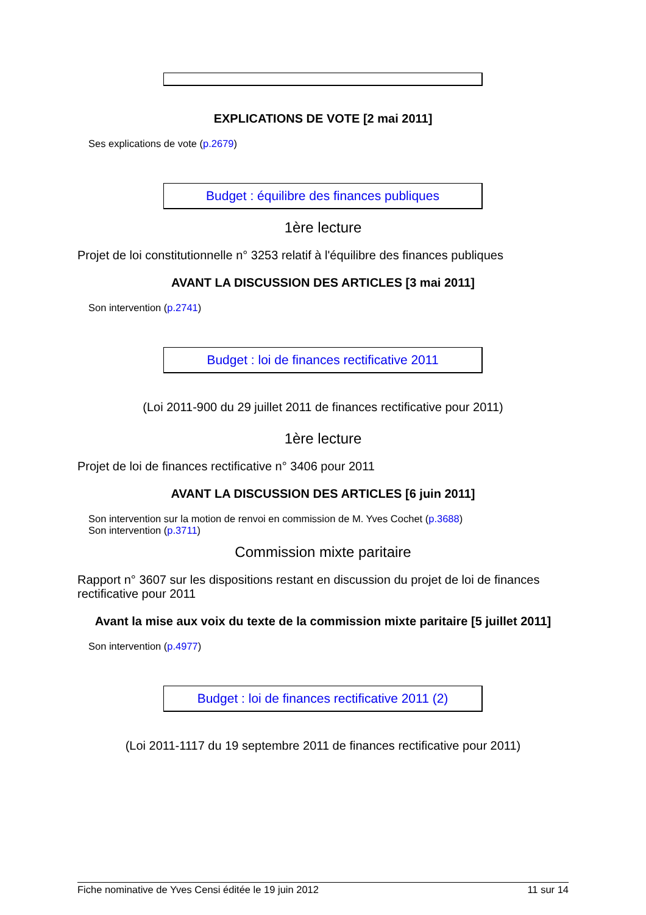EXPLICATIONS DE VOTE [2 mai 2011]
Ses explications de vote (p.2679)
Budget : équilibre des finances publiques
1ère lecture
Projet de loi constitutionnelle n° 3253 relatif à l'équilibre des finances publiques
AVANT LA DISCUSSION DES ARTICLES [3 mai 2011]
Son intervention (p.2741)
Budget : loi de finances rectificative 2011
(Loi 2011-900 du 29 juillet 2011 de finances rectificative pour 2011)
1ère lecture
Projet de loi de finances rectificative n° 3406 pour 2011
AVANT LA DISCUSSION DES ARTICLES [6 juin 2011]
Son intervention sur la motion de renvoi en commission de M. Yves Cochet (p.3688)
Son intervention (p.3711)
Commission mixte paritaire
Rapport n° 3607 sur les dispositions restant en discussion du projet de loi de finances rectificative pour 2011
Avant la mise aux voix du texte de la commission mixte paritaire [5 juillet 2011]
Son intervention (p.4977)
Budget : loi de finances rectificative 2011 (2)
(Loi 2011-1117 du 19 septembre 2011 de finances rectificative pour 2011)
Fiche nominative de Yves Censi éditée le 19 juin 2012 11 sur 14